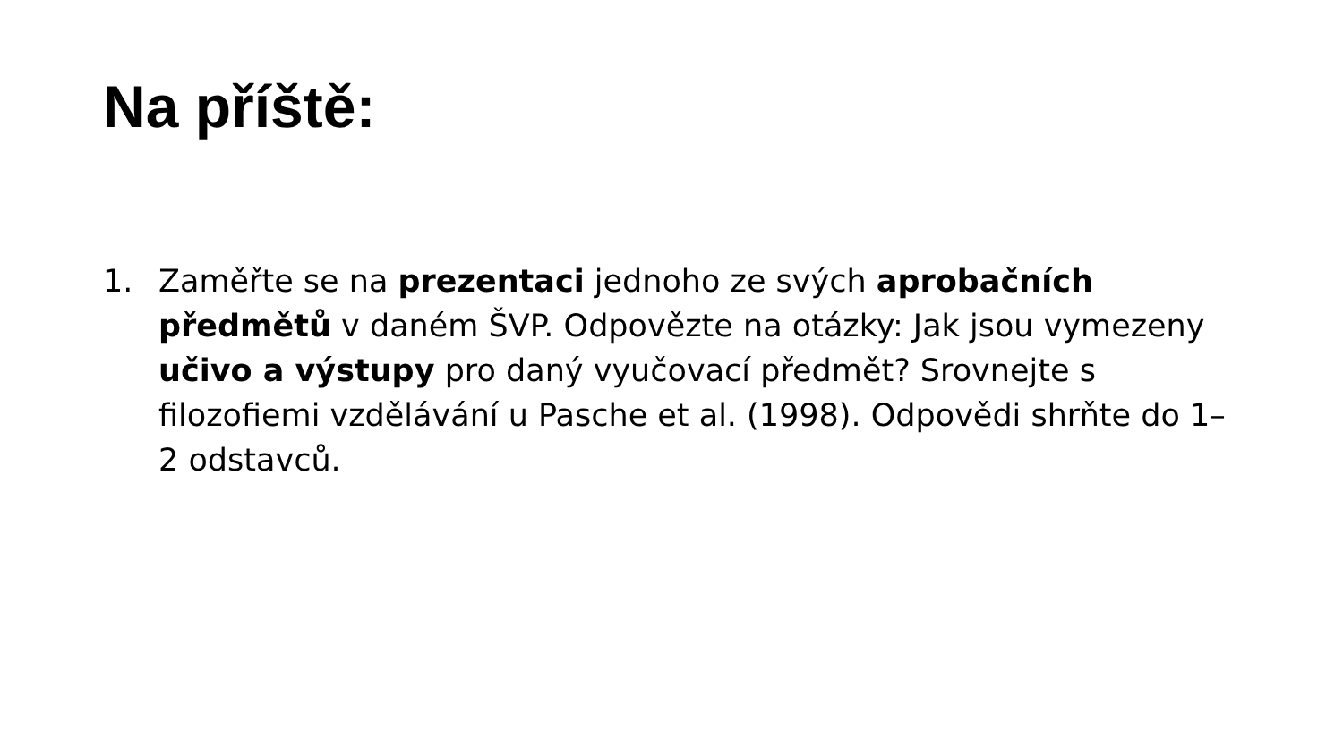Na příště:
1. Zaměřte se na prezentaci jednoho ze svých aprobačních předmětů v daném ŠVP. Odpovězte na otázky: Jak jsou vymezeny učivo a výstupy pro daný vyučovací předmět? Srovnejte s filozofiemi vzdělávání u Pasche et al. (1998). Odpovědi shrňte do 1–2 odstavců.